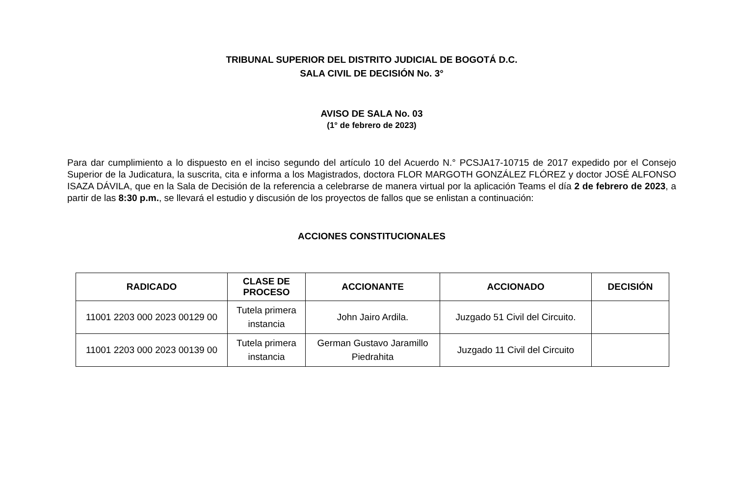TRIBUNAL SUPERIOR DEL DISTRITO JUDICIAL DE BOGOTÁ D.C.
SALA CIVIL DE DECISIÓN No. 3°
AVISO DE SALA No. 03
(1° de febrero de 2023)
Para dar cumplimiento a lo dispuesto en el inciso segundo del artículo 10 del Acuerdo N.° PCSJA17-10715 de 2017 expedido por el Consejo Superior de la Judicatura, la suscrita, cita e informa a los Magistrados, doctora FLOR MARGOTH GONZÁLEZ FLÓREZ y doctor JOSÉ ALFONSO ISAZA DÁVILA, que en la Sala de Decisión de la referencia a celebrarse de manera virtual por la aplicación Teams el día 2 de febrero de 2023, a partir de las 8:30 p.m., se llevará el estudio y discusión de los proyectos de fallos que se enlistan a continuación:
ACCIONES CONSTITUCIONALES
| RADICADO | CLASE DE PROCESO | ACCIONANTE | ACCIONADO | DECISIÓN |
| --- | --- | --- | --- | --- |
| 11001 2203 000 2023 00129 00 | Tutela primera instancia | John Jairo Ardila. | Juzgado 51 Civil del Circuito. | |
| 11001 2203 000 2023 00139 00 | Tutela primera instancia | German Gustavo Jaramillo Piedrahita | Juzgado 11 Civil del Circuito | |